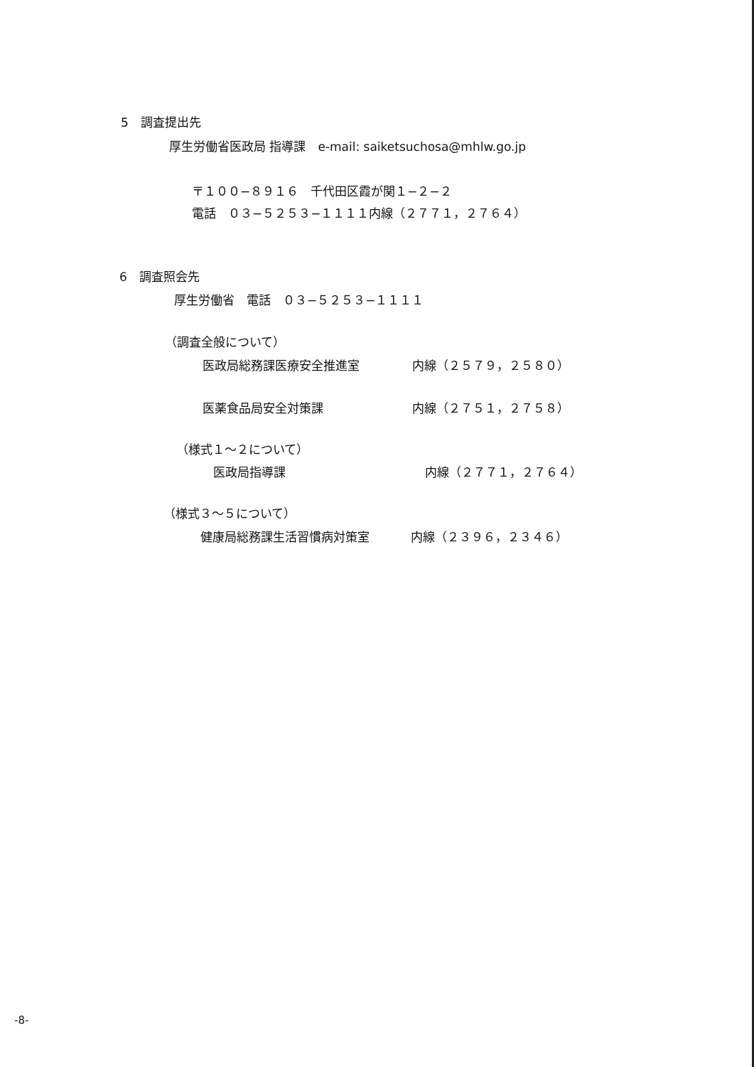5　調査提出先
厚生労働省医政局 指導課　e-mail: saiketsuchosa@mhlw.go.jp
〒１００−８９１６　千代田区霞が関１−２−２
電話　０３−５２５３−１１１１内線（２７７１，２７６４）
6　調査照会先
厚生労働省　電話　０３−５２５３−１１１１
（調査全般について）
医政局総務課医療安全推進室 内線（２５７９，２５８０）
医薬食品局安全対策課 内線（２７５１，２７５８）
（様式１〜２について）
医政局指導課 内線（２７７１，２７６４）
（様式３〜５について）
健康局総務課生活習慣病対策室 内線（２３９６，２３４６）
-8-